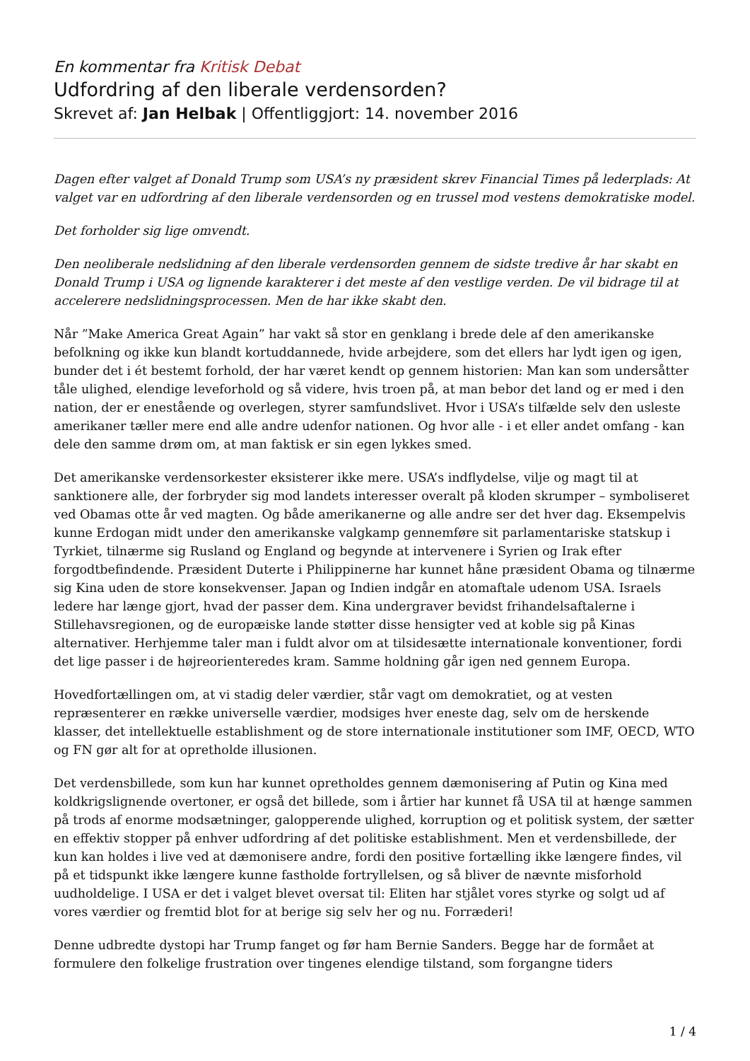En kommentar fra Kritisk Debat
Udfordring af den liberale verdensorden?
Skrevet af: Jan Helbak | Offentliggjort: 14. november 2016
Dagen efter valget af Donald Trump som USA’s ny præsident skrev Financial Times på lederplads: At valget var en udfordring af den liberale verdensorden og en trussel mod vestens demokratiske model.
Det forholder sig lige omvendt.
Den neoliberale nedslidning af den liberale verdensorden gennem de sidste tredive år har skabt en Donald Trump i USA og lignende karakterer i det meste af den vestlige verden. De vil bidrage til at accelerere nedslidningsprocessen. Men de har ikke skabt den.
Når ”Make America Great Again” har vakt så stor en genklang i brede dele af den amerikanske befolkning og ikke kun blandt kortuddannede, hvide arbejdere, som det ellers har lydt igen og igen, bunder det i ét bestemt forhold, der har været kendt op gennem historien: Man kan som undersåtter tåle ulighed, elendige leveforhold og så videre, hvis troen på, at man bebor det land og er med i den nation, der er enestående og overlegen, styrer samfundslivet. Hvor i USA’s tilfælde selv den usleste amerikaner tæller mere end alle andre udenfor nationen. Og hvor alle - i et eller andet omfang - kan dele den samme drøm om, at man faktisk er sin egen lykkes smed.
Det amerikanske verdensorkester eksisterer ikke mere. USA’s indflydelse, vilje og magt til at sanktionere alle, der forbryder sig mod landets interesser overalt på kloden skrumper – symboliseret ved Obamas otte år ved magten. Og både amerikanerne og alle andre ser det hver dag. Eksempelvis kunne Erdogan midt under den amerikanske valgkamp gennemføre sit parlamentariske statskup i Tyrkiet, tilnærme sig Rusland og England og begynde at intervenere i Syrien og Irak efter forgodtbefindende. Præsident Duterte i Philippinerne har kunnet håne præsident Obama og tilnærme sig Kina uden de store konsekvenser. Japan og Indien indgår en atomaftale udenom USA. Israels ledere har længe gjort, hvad der passer dem. Kina undergraver bevidst frihandelsaftalerne i Stillehavsregionen, og de europæiske lande støtter disse hensigter ved at koble sig på Kinas alternativer. Herhjemme taler man i fuldt alvor om at tilsidesætte internationale konventioner, fordi det lige passer i de højreorienteredes kram. Samme holdning går igen ned gennem Europa.
Hovedfortællingen om, at vi stadig deler værdier, står vagt om demokratiet, og at vesten repræsenterer en række universelle værdier, modsiges hver eneste dag, selv om de herskende klasser, det intellektuelle establishment og de store internationale institutioner som IMF, OECD, WTO og FN gør alt for at opretholde illusionen.
Det verdensbillede, som kun har kunnet opretholdes gennem dæmonisering af Putin og Kina med koldkrigslignende overtoner, er også det billede, som i årtier har kunnet få USA til at hænge sammen på trods af enorme modsætninger, galopperende ulighed, korruption og et politisk system, der sætter en effektiv stopper på enhver udfordring af det politiske establishment. Men et verdensbillede, der kun kan holdes i live ved at dæmonisere andre, fordi den positive fortælling ikke længere findes, vil på et tidspunkt ikke længere kunne fastholde fortryllelsen, og så bliver de nævnte misforhold uudholdelige. I USA er det i valget blevet oversat til: Eliten har stjålet vores styrke og solgt ud af vores værdier og fremtid blot for at berige sig selv her og nu. Forræderi!
Denne udbredte dystopi har Trump fanget og før ham Bernie Sanders. Begge har de formået at formulere den folkelige frustration over tingenes elendige tilstand, som forgangne tiders
1 / 4